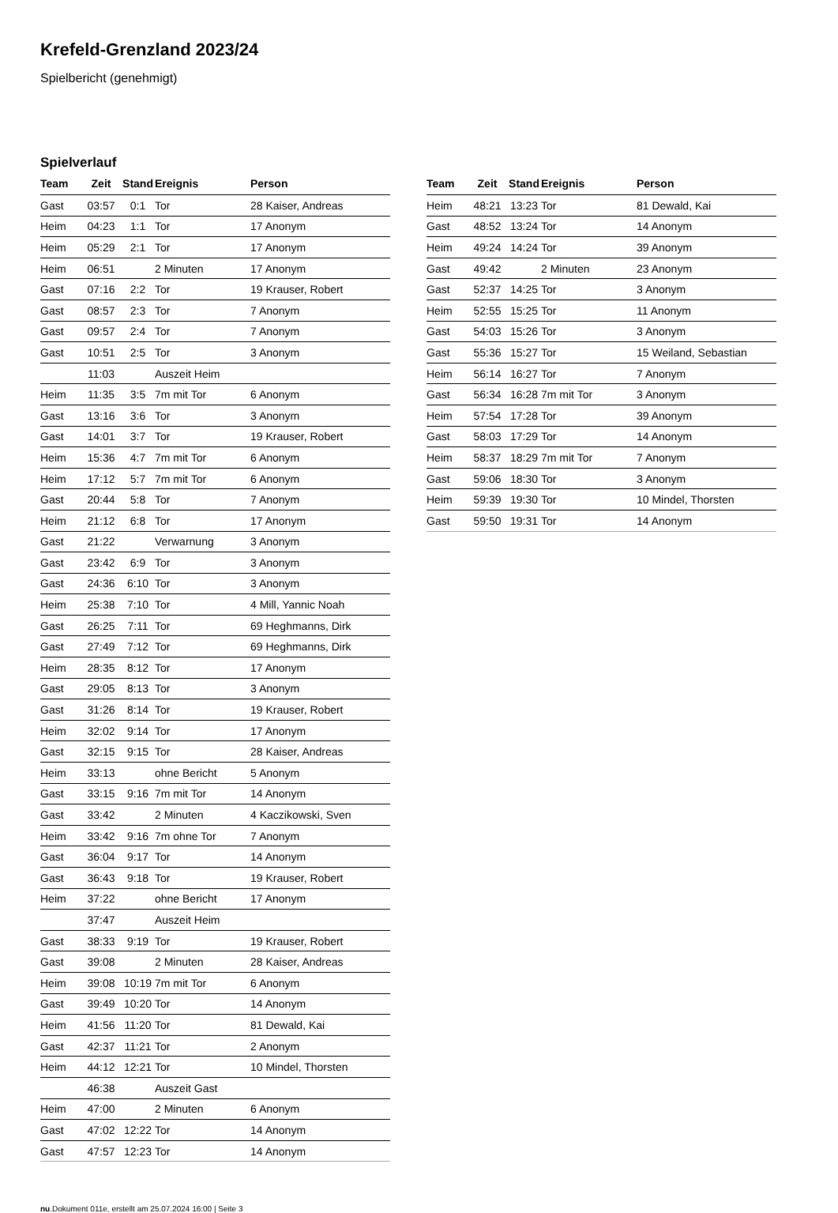Krefeld-Grenzland 2023/24
Spielbericht (genehmigt)
Spielverlauf
| Team | Zeit | Stand | Ereignis | Person |
| --- | --- | --- | --- | --- |
| Gast | 03:57 | 0:1 | Tor | 28 Kaiser, Andreas |
| Heim | 04:23 | 1:1 | Tor | 17 Anonym |
| Heim | 05:29 | 2:1 | Tor | 17 Anonym |
| Heim | 06:51 | | 2 Minuten | 17 Anonym |
| Gast | 07:16 | 2:2 | Tor | 19 Krauser, Robert |
| Gast | 08:57 | 2:3 | Tor | 7 Anonym |
| Gast | 09:57 | 2:4 | Tor | 7 Anonym |
| Gast | 10:51 | 2:5 | Tor | 3 Anonym |
| | 11:03 | | Auszeit Heim | |
| Heim | 11:35 | 3:5 | 7m mit Tor | 6 Anonym |
| Gast | 13:16 | 3:6 | Tor | 3 Anonym |
| Gast | 14:01 | 3:7 | Tor | 19 Krauser, Robert |
| Heim | 15:36 | 4:7 | 7m mit Tor | 6 Anonym |
| Heim | 17:12 | 5:7 | 7m mit Tor | 6 Anonym |
| Gast | 20:44 | 5:8 | Tor | 7 Anonym |
| Heim | 21:12 | 6:8 | Tor | 17 Anonym |
| Gast | 21:22 | | Verwarnung | 3 Anonym |
| Gast | 23:42 | 6:9 | Tor | 3 Anonym |
| Gast | 24:36 | 6:10 | Tor | 3 Anonym |
| Heim | 25:38 | 7:10 | Tor | 4 Mill, Yannic Noah |
| Gast | 26:25 | 7:11 | Tor | 69 Heghmanns, Dirk |
| Gast | 27:49 | 7:12 | Tor | 69 Heghmanns, Dirk |
| Heim | 28:35 | 8:12 | Tor | 17 Anonym |
| Gast | 29:05 | 8:13 | Tor | 3 Anonym |
| Gast | 31:26 | 8:14 | Tor | 19 Krauser, Robert |
| Heim | 32:02 | 9:14 | Tor | 17 Anonym |
| Gast | 32:15 | 9:15 | Tor | 28 Kaiser, Andreas |
| Heim | 33:13 | | ohne Bericht | 5 Anonym |
| Gast | 33:15 | 9:16 | 7m mit Tor | 14 Anonym |
| Gast | 33:42 | | 2 Minuten | 4 Kaczikowski, Sven |
| Heim | 33:42 | 9:16 | 7m ohne Tor | 7 Anonym |
| Gast | 36:04 | 9:17 | Tor | 14 Anonym |
| Gast | 36:43 | 9:18 | Tor | 19 Krauser, Robert |
| Heim | 37:22 | | ohne Bericht | 17 Anonym |
| | 37:47 | | Auszeit Heim | |
| Gast | 38:33 | 9:19 | Tor | 19 Krauser, Robert |
| Gast | 39:08 | | 2 Minuten | 28 Kaiser, Andreas |
| Heim | 39:08 | 10:19 | 7m mit Tor | 6 Anonym |
| Gast | 39:49 | 10:20 | Tor | 14 Anonym |
| Heim | 41:56 | 11:20 | Tor | 81 Dewald, Kai |
| Gast | 42:37 | 11:21 | Tor | 2 Anonym |
| Heim | 44:12 | 12:21 | Tor | 10 Mindel, Thorsten |
| | 46:38 | | Auszeit Gast | |
| Heim | 47:00 | | 2 Minuten | 6 Anonym |
| Gast | 47:02 | 12:22 | Tor | 14 Anonym |
| Gast | 47:57 | 12:23 | Tor | 14 Anonym |
| Team | Zeit | Stand | Ereignis | Person |
| --- | --- | --- | --- | --- |
| Heim | 48:21 | 13:23 | Tor | 81 Dewald, Kai |
| Gast | 48:52 | 13:24 | Tor | 14 Anonym |
| Heim | 49:24 | 14:24 | Tor | 39 Anonym |
| Gast | 49:42 | | 2 Minuten | 23 Anonym |
| Gast | 52:37 | 14:25 | Tor | 3 Anonym |
| Heim | 52:55 | 15:25 | Tor | 11 Anonym |
| Gast | 54:03 | 15:26 | Tor | 3 Anonym |
| Gast | 55:36 | 15:27 | Tor | 15 Weiland, Sebastian |
| Heim | 56:14 | 16:27 | Tor | 7 Anonym |
| Gast | 56:34 | 16:28 | 7m mit Tor | 3 Anonym |
| Heim | 57:54 | 17:28 | Tor | 39 Anonym |
| Gast | 58:03 | 17:29 | Tor | 14 Anonym |
| Heim | 58:37 | 18:29 | 7m mit Tor | 7 Anonym |
| Gast | 59:06 | 18:30 | Tor | 3 Anonym |
| Heim | 59:39 | 19:30 | Tor | 10 Mindel, Thorsten |
| Gast | 59:50 | 19:31 | Tor | 14 Anonym |
nu.Dokument 011e, erstellt am 25.07.2024 16:00 | Seite 3